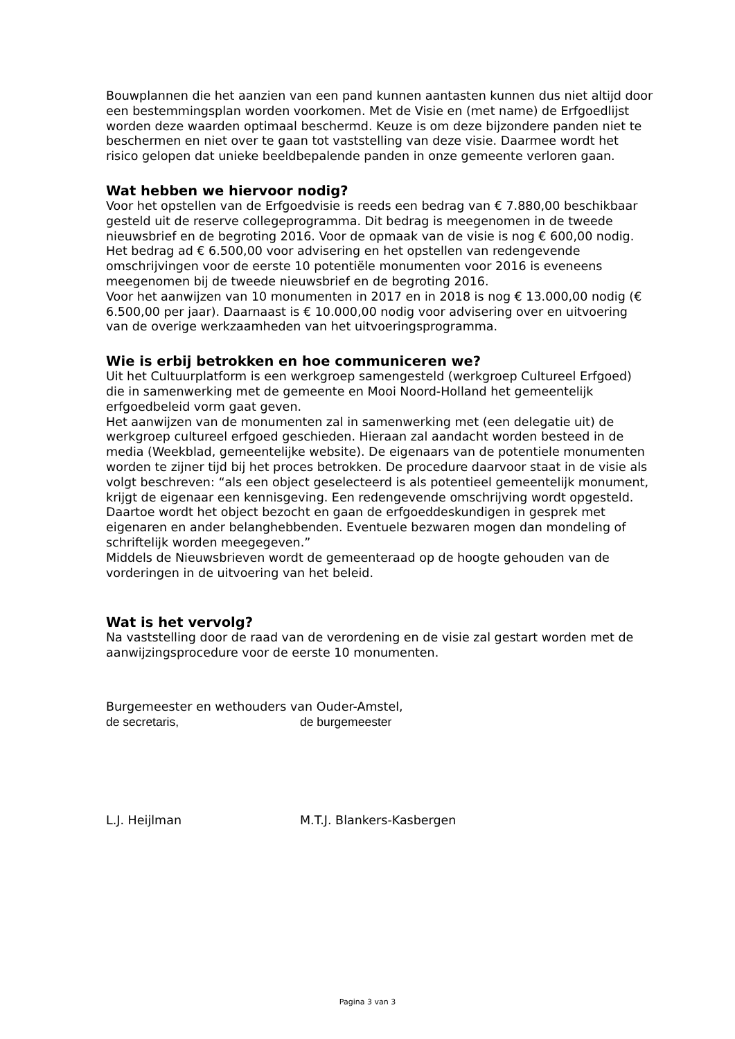Bouwplannen die het aanzien van een pand kunnen aantasten kunnen dus niet altijd door een bestemmingsplan worden voorkomen. Met de Visie en (met name) de Erfgoedlijst worden deze waarden optimaal beschermd. Keuze is om deze bijzondere panden niet te beschermen en niet over te gaan tot vaststelling van deze visie. Daarmee wordt het risico gelopen dat unieke beeldbepalende panden in onze gemeente verloren gaan.
Wat hebben we hiervoor nodig?
Voor het opstellen van de Erfgoedvisie is reeds een bedrag van € 7.880,00 beschikbaar gesteld uit de reserve collegeprogramma. Dit bedrag is meegenomen in de tweede nieuwsbrief en de begroting 2016. Voor de opmaak van de visie is nog € 600,00 nodig.
Het bedrag ad € 6.500,00 voor advisering en het opstellen van redengevende omschrijvingen voor de eerste 10 potentiële monumenten voor 2016 is eveneens meegenomen bij de tweede nieuwsbrief en de begroting 2016.
Voor het aanwijzen van 10 monumenten in 2017 en in 2018 is nog € 13.000,00 nodig (€ 6.500,00 per jaar). Daarnaast is € 10.000,00 nodig voor advisering over en uitvoering van de overige werkzaamheden van het uitvoeringsprogramma.
Wie is erbij betrokken en hoe communiceren we?
Uit het Cultuurplatform is een werkgroep samengesteld (werkgroep Cultureel Erfgoed) die in samenwerking met de gemeente en Mooi Noord-Holland het gemeentelijk erfgoedbeleid vorm gaat geven.
Het aanwijzen van de monumenten zal in samenwerking met (een delegatie uit) de werkgroep cultureel erfgoed geschieden. Hieraan zal aandacht worden besteed in de media (Weekblad, gemeentelijke website). De eigenaars van de potentiele monumenten worden te zijner tijd bij het proces betrokken. De procedure daarvoor staat in de visie als volgt beschreven: “als een object geselecteerd is als potentieel gemeentelijk monument, krijgt de eigenaar een kennisgeving. Een redengevende omschrijving wordt opgesteld. Daartoe wordt het object bezocht en gaan de erfgoeddeskundigen in gesprek met eigenaren en ander belanghebbenden. Eventuele bezwaren mogen dan mondeling of schriftelijk worden meegegeven.”
Middels de Nieuwsbrieven wordt de gemeenteraad op de hoogte gehouden van de vorderingen in de uitvoering van het beleid.
Wat is het vervolg?
Na vaststelling door de raad van de verordening en de visie zal gestart worden met de aanwijzingsprocedure voor de eerste 10 monumenten.
Burgemeester en wethouders van Ouder-Amstel,
de secretaris, de burgemeester
L.J. Heijlman M.T.J. Blankers-Kasbergen
Pagina 3 van 3